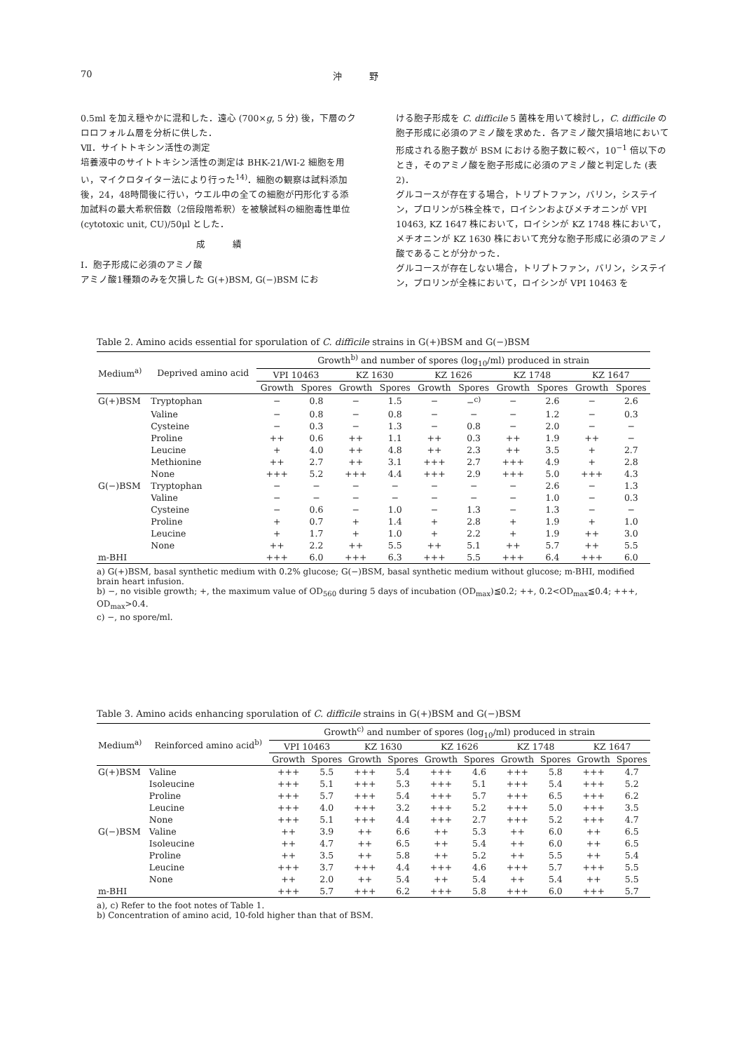70 沖　　　野
0.5ml を加え穏やかに混和した．遠心 (700×g, 5 分) 後，下層のクロロフォルム層を分析に供した．
Ⅶ．サイトトキシン活性の測定
培養液中のサイトトキシン活性の測定は BHK-21/WI-2 細胞を用い，マイクロタイター法により行った<sup>14)</sup>．細胞の観察は試料添加後，24，48時間後に行い，ウエル中の全ての細胞が円形化する添加試料の最大希釈倍数（2倍段階希釈）を被験試料の細胞毒性単位 (cytotoxic unit, CU)/50μl とした．
成　　　績
Ⅰ．胞子形成に必須のアミノ酸
アミノ酸1種類のみを欠損した G(+)BSM, G(−)BSM にお
ける胞子形成を C. difficile 5 菌株を用いて検討し，C. difficile の胞子形成に必須のアミノ酸を求めた．各アミノ酸欠損培地において形成される胞子数が BSM における胞子数に較べ，10<sup>−1</sup> 倍以下のとき，そのアミノ酸を胞子形成に必須のアミノ酸と判定した (表2)．
グルコースが存在する場合，トリプトファン，バリン，システイン，プロリンが5株全株で，ロイシンおよびメチオニンが VPI 10463, KZ 1647 株において，ロイシンが KZ 1748 株において，メチオニンが KZ 1630 株において充分な胞子形成に必須のアミノ酸であることが分かった．
グルコースが存在しない場合，トリプトファン，バリン，システイン，プロリンが全株において，ロイシンが VPI 10463 を
Table 2. Amino acids essential for sporulation of C. difficile strains in G(+)BSM and G(−)BSM
| Medium<sup>a)</sup> | Deprived amino acid | Growth<sup>b)</sup> and number of spores (log<sub>10</sub>/ml) produced in strain | | | | | | | | | |
| --- | --- | --- | --- | --- | --- | --- | --- | --- | --- | --- | --- |
| | | VPI 10463 | | KZ 1630 | | KZ 1626 | | KZ 1748 | | KZ 1647 | |
| | | Growth | Spores | Growth | Spores | Growth | Spores | Growth | Spores | Growth | Spores |
| G(+)BSM | Tryptophan | − | 0.8 | − | 1.5 | − | −<sup>c)</sup> | − | 2.6 | − | 2.6 |
| | Valine | − | 0.8 | − | 0.8 | − | − | − | 1.2 | − | 0.3 |
| | Cysteine | − | 0.3 | − | 1.3 | − | 0.8 | − | 2.0 | − | − |
| | Proline | ++ | 0.6 | ++ | 1.1 | ++ | 0.3 | ++ | 1.9 | ++ | − |
| | Leucine | + | 4.0 | ++ | 4.8 | ++ | 2.3 | ++ | 3.5 | + | 2.7 |
| | Methionine | ++ | 2.7 | ++ | 3.1 | +++ | 2.7 | +++ | 4.9 | + | 2.8 |
| | None | +++ | 5.2 | +++ | 4.4 | +++ | 2.9 | +++ | 5.0 | +++ | 4.3 |
| G(−)BSM | Tryptophan | − | − | − | − | − | − | − | 2.6 | − | 1.3 |
| | Valine | − | − | − | − | − | − | − | 1.0 | − | 0.3 |
| | Cysteine | − | 0.6 | − | 1.0 | − | 1.3 | − | 1.3 | − | − |
| | Proline | + | 0.7 | + | 1.4 | + | 2.8 | + | 1.9 | + | 1.0 |
| | Leucine | + | 1.7 | + | 1.0 | + | 2.2 | + | 1.9 | ++ | 3.0 |
| | None | ++ | 2.2 | ++ | 5.5 | ++ | 5.1 | ++ | 5.7 | ++ | 5.5 |
| m-BHI | | +++ | 6.0 | +++ | 6.3 | +++ | 5.5 | +++ | 6.4 | +++ | 6.0 |
a) G(+)BSM, basal synthetic medium with 0.2% glucose; G(−)BSM, basal synthetic medium without glucose; m-BHI, modified brain heart infusion.
b) −, no visible growth; +, the maximum value of OD<sub>560</sub> during 5 days of incubation (OD<sub>max</sub>)≦0.2; ++, 0.2<OD<sub>max</sub>≦0.4; +++, OD<sub>max</sub>>0.4.
c) −, no spore/ml.
Table 3. Amino acids enhancing sporulation of C. difficile strains in G(+)BSM and G(−)BSM
| Medium<sup>a)</sup> | Reinforced amino acid<sup>b)</sup> | Growth<sup>c)</sup> and number of spores (log<sub>10</sub>/ml) produced in strain | | | | | | | | | |
| --- | --- | --- | --- | --- | --- | --- | --- | --- | --- | --- | --- |
| | | VPI 10463 | | KZ 1630 | | KZ 1626 | | KZ 1748 | | KZ 1647 | |
| | | Growth | Spores | Growth | Spores | Growth | Spores | Growth | Spores | Growth | Spores |
| G(+)BSM | Valine | +++ | 5.5 | +++ | 5.4 | +++ | 4.6 | +++ | 5.8 | +++ | 4.7 |
| | Isoleucine | +++ | 5.1 | +++ | 5.3 | +++ | 5.1 | +++ | 5.4 | +++ | 5.2 |
| | Proline | +++ | 5.7 | +++ | 5.4 | +++ | 5.7 | +++ | 6.5 | +++ | 6.2 |
| | Leucine | +++ | 4.0 | +++ | 3.2 | +++ | 5.2 | +++ | 5.0 | +++ | 3.5 |
| | None | +++ | 5.1 | +++ | 4.4 | +++ | 2.7 | +++ | 5.2 | +++ | 4.7 |
| G(−)BSM | Valine | ++ | 3.9 | ++ | 6.6 | ++ | 5.3 | ++ | 6.0 | ++ | 6.5 |
| | Isoleucine | ++ | 4.7 | ++ | 6.5 | ++ | 5.4 | ++ | 6.0 | ++ | 6.5 |
| | Proline | ++ | 3.5 | ++ | 5.8 | ++ | 5.2 | ++ | 5.5 | ++ | 5.4 |
| | Leucine | +++ | 3.7 | +++ | 4.4 | +++ | 4.6 | +++ | 5.7 | +++ | 5.5 |
| | None | ++ | 2.0 | ++ | 5.4 | ++ | 5.4 | ++ | 5.4 | ++ | 5.5 |
| m-BHI | | +++ | 5.7 | +++ | 6.2 | +++ | 5.8 | +++ | 6.0 | +++ | 5.7 |
a), c) Refer to the foot notes of Table 1.
b) Concentration of amino acid, 10-fold higher than that of BSM.